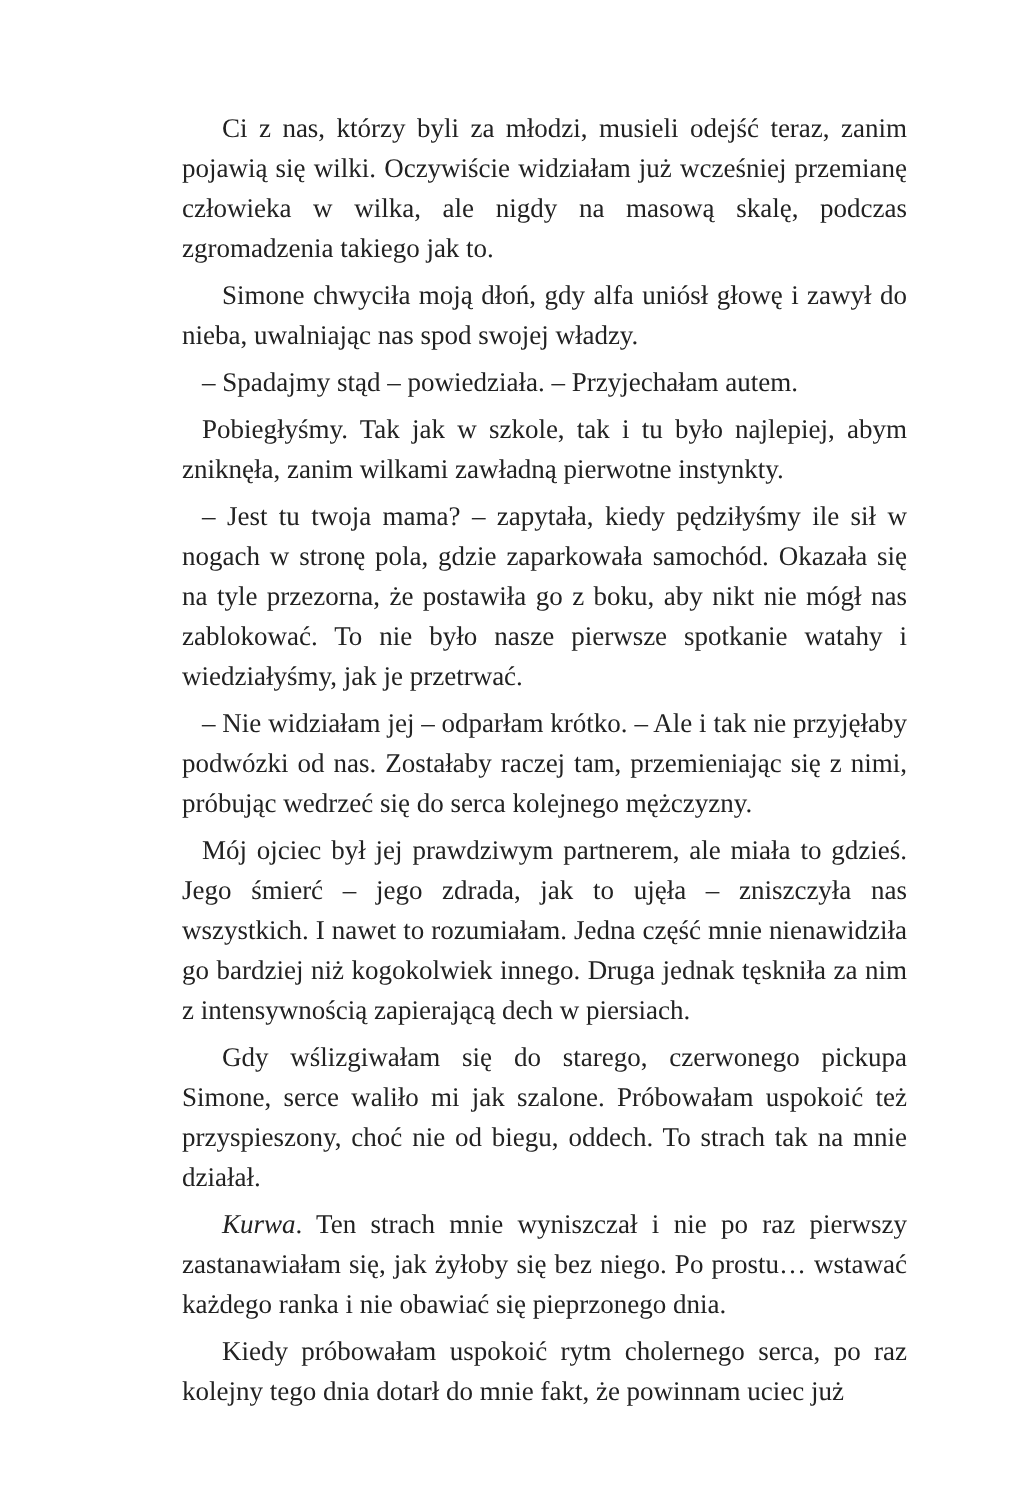Ci z nas, którzy byli za młodzi, musieli odejść teraz, zanim pojawią się wilki. Oczywiście widziałam już wcześniej przemianę człowieka w wilka, ale nigdy na masową skalę, podczas zgromadzenia takiego jak to.
Simone chwyciła moją dłoń, gdy alfa uniósł głowę i zawył do nieba, uwalniając nas spod swojej władzy.
– Spadajmy stąd – powiedziała. – Przyjechałam autem.
Pobiegłyśmy. Tak jak w szkole, tak i tu było najlepiej, abym zniknęła, zanim wilkami zawładną pierwotne instynkty.
– Jest tu twoja mama? – zapytała, kiedy pędziłyśmy ile sił w nogach w stronę pola, gdzie zaparkowała samochód. Okazała się na tyle przezorna, że postawiła go z boku, aby nikt nie mógł nas zablokować. To nie było nasze pierwsze spotkanie watahy i wiedziałyśmy, jak je przetrwać.
– Nie widziałam jej – odparłam krótko. – Ale i tak nie przyjęłaby podwózki od nas. Zostałaby raczej tam, przemieniając się z nimi, próbując wedrzeć się do serca kolejnego mężczyzny.
Mój ojciec był jej prawdziwym partnerem, ale miała to gdzieś. Jego śmierć – jego zdrada, jak to ujęła – zniszczyła nas wszystkich. I nawet to rozumiałam. Jedna część mnie nienawidziła go bardziej niż kogokolwiek innego. Druga jednak tęskniła za nim z intensywnością zapierającą dech w piersiach.
Gdy wślizgiwałam się do starego, czerwonego pickupa Simone, serce waliło mi jak szalone. Próbowałam uspokoić też przyspieszony, choć nie od biegu, oddech. To strach tak na mnie działał.
Kurwa. Ten strach mnie wyniszczał i nie po raz pierwszy zastanawiałam się, jak żyłoby się bez niego. Po prostu… wstawać każdego ranka i nie obawiać się pieprzonego dnia.
Kiedy próbowałam uspokoić rytm cholernego serca, po raz kolejny tego dnia dotarł do mnie fakt, że powinnam uciec już